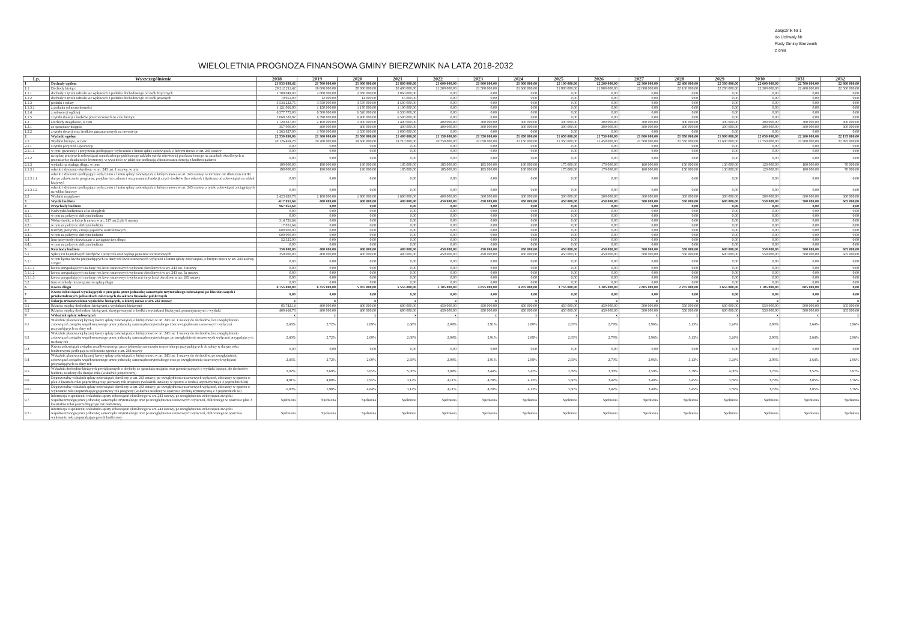Załącznik Nr 1
do Uchwały Nr
Rady Gminy Bierzwnik
z dnia
WIELOLETNIA PROGNOZA FINANSOWA GMINY BIERZWNIK NA LATA 2018-2032
| Lp. | Wyszczególnienie | 2018 | 2019 | 2020 | 2021 | 2022 | 2023 | 2024 | 2025 | 2026 | 2027 | 2028 | 2029 | 2030 | 2031 | 2032 |
| --- | --- | --- | --- | --- | --- | --- | --- | --- | --- | --- | --- | --- | --- | --- | --- | --- |
| 1 | Dochody ogółem | 21 933 038,42 | 21 700 000,00 | 21 900 000,00 | 21 800 000,00 | 21 600 000,00 | 21 800 000,00 | 21 900 000,00 | 22 100 000,00 | 22 200 000,00 | 22 300 000,00 | 22 400 000,00 | 22 500 000,00 | 22 600 000,00 | 22 700 000,00 | 22 800 000,00 |
| 1.1 | Dochody bieżące | 20 212 211,42 | 19 600 000,00 | 20 000 000,00 | 20 400 000,00 | 21 200 000,00 | 21 500 000,00 | 21 600 000,00 | 21 800 000,00 | 21 900 000,00 | 22 000 000,00 | 22 100 000,00 | 22 200 000,00 | 22 300 000,00 | 22 400 000,00 | 22 500 000,00 |
| 1.1.1 | dochody z tytułu udziału we wpływach z podatku dochodowego od osób fizycznych | 2 789 049,00 | 2 800 000,00 | 2 830 000,00 | 2 860 000,00 | 0,00 | 0,00 | 0,00 | 0,00 | 0,00 | 0,00 | 0,00 | 0,00 | 0,00 | 0,00 | 0,00 |
| 1.1.2 | dochody z tytułu udziału we wpływach z podatku dochodowego od osób prawnych | 10 951,00 | 12 000,00 | 14 000,00 | 16 000,00 | 0,00 | 0,00 | 0,00 | 0,00 | 0,00 | 0,00 | 0,00 | 0,00 | 0,00 | 0,00 | 0,00 |
| 1.1.3 | podatki i opłaty | 3 534 222,75 | 3 550 000,00 | 3 570 000,00 | 3 590 000,00 | 0,00 | 0,00 | 0,00 | 0,00 | 0,00 | 0,00 | 0,00 | 0,00 | 0,00 | 0,00 | 0,00 |
| 1.1.3.1 | z podatku od nieruchomości | 1 121 066,00 | 1 150 000,00 | 1 170 000,00 | 1 190 000,00 | 0,00 | 0,00 | 0,00 | 0,00 | 0,00 | 0,00 | 0,00 | 0,00 | 0,00 | 0,00 | 0,00 |
| 1.1.4 | z subwencji ogólnej | 6 577 775,00 | 6 500 000,00 | 6 520 000,00 | 6 530 000,00 | 0,00 | 0,00 | 0,00 | 0,00 | 0,00 | 0,00 | 0,00 | 0,00 | 0,00 | 0,00 | 0,00 |
| 1.1.5 | z tytułu dotacji i środków przeznaczonych na cele bieżące | 7 069 520,92 | 6 390 000,00 | 6 400 000,00 | 6 500 000,00 | 0,00 | 0,00 | 0,00 | 0,00 | 0,00 | 0,00 | 0,00 | 0,00 | 0,00 | 0,00 | 0,00 |
| 1.2 | Dochody majątkowe, w tym | 1 720 827,00 | 2 100 000,00 | 1 900 000,00 | 1 400 000,00 | 400 000,00 | 300 000,00 | 300 000,00 | 300 000,00 | 300 000,00 | 300 000,00 | 300 000,00 | 300 000,00 | 300 000,00 | 300 000,00 | 300 000,00 |
| 1.2.1 | ze sprzedaży majątku | 357 000,00 | 400 000,00 | 400 000,00 | 400 000,00 | 400 000,00 | 300 000,00 | 300 000,00 | 300 000,00 | 300 000,00 | 300 000,00 | 300 000,00 | 300 000,00 | 300 000,00 | 300 000,00 | 300 000,00 |
| 1.2.2 | z tytułu dotacji oraz środków przeznaczonych na inwestycje | 1 363 827,00 | 1 700 000,00 | 1 500 000,00 | 1 000 000,00 | 0,00 | 0,00 | 0,00 | 0,00 | 0,00 | 0,00 | 0,00 | 0,00 | 0,00 | 0,00 | 0,00 |
| 2 | Wydatki ogółem | 22 550 090,06 | 21 300 000,00 | 21 500 000,00 | 21 400 000,00 | 21 150 000,00 | 21 350 000,00 | 21 450 000,00 | 21 650 000,00 | 21 750 000,00 | 21 800 000,00 | 21 850 000,00 | 21 900 000,00 | 22 050 000,00 | 22 200 000,00 | 22 195 000,00 |
| 2.1 | Wydatki bieżące, w tym: | 20 126 469,28 | 19 200 000,00 | 19 600 000,00 | 19 710 000,00 | 20 750 000,00 | 21 050 000,00 | 21 150 000,00 | 21 350 000,00 | 21 450 000,00 | 21 500 000,00 | 21 550 000,00 | 21 600 000,00 | 21 750 000,00 | 21 900 000,00 | 21 895 000,00 |
| 2.1.1 | z tytułu poręczeń i gwarancji | 0,00 | 0,00 | 0,00 | 0,00 | 0,00 | 0,00 | 0,00 | 0,00 | 0,00 | 0,00 | 0,00 | 0,00 | 0,00 | 0,00 | 0,00 |
| 2.1.1.1 | w tym: gwarancje i poręczenia podlegające wyłączeniu z limitu spłaty zobowiązań, o którym mowa w art. 243 ustawy | 0,00 | 0,00 | 0,00 | 0,00 | 0,00 | 0,00 | 0,00 | 0,00 | 0,00 | 0,00 | 0,00 | 0,00 | 0,00 | 0,00 | 0,00 |
| 2.1.2 | na spłatę przejętych zobowiązań samodzielnego publicznego zakładu opieki zdrowotnej przekształconego na zasadach określonych w przepisach o działalności leczniczej, w wysokości w jakiej nie podlegają sfinansowaniu dotacją z budżetu państwa | 0,00 | 0,00 | 0,00 | 0,00 | 0,00 | 0,00 | 0,00 | 0,00 | 0,00 | 0,00 | 0,00 | 0,00 | 0,00 | 0,00 | 0,00 |
| 2.1.3 | wydatki na obsługę długu, w tym: | 190 000,00 | 190 000,00 | 190 000,00 | 185 000,00 | 185 000,00 | 185 000,00 | 180 000,00 | 175 000,00 | 170 000,00 | 160 000,00 | 150 000,00 | 130 000,00 | 120 000,00 | 100 000,00 | 70 000,00 |
| 2.1.3.1 | odsetki i dyskonto określone w art. 243 ust. 1 ustawy, w tym: | 190 000,00 | 190 000,00 | 190 000,00 | 185 000,00 | 185 000,00 | 185 000,00 | 180 000,00 | 175 000,00 | 170 000,00 | 160 000,00 | 150 000,00 | 130 000,00 | 120 000,00 | 100 000,00 | 70 000,00 |
| 2.1.3.1.1 | odsetki i dyskonto podlegające wyłączeniu z limitu spłaty zobowiązań, o którym mowa w art. 243 ustawy, w terminie nie dłuższym niż 90 dni po zakończeniu programu, projektu lub zadania i otrzymaniu refundacji z tych środków (bez odsetek i dyskonta od zobowiązań na wkład krajowy) | 0,00 | 0,00 | 0,00 | 0,00 | 0,00 | 0,00 | 0,00 | 0,00 | 0,00 | 0,00 | 0,00 | 0,00 | 0,00 | 0,00 | 0,00 |
| 2.1.3.1.2 | odsetki i dyskonto podlegające wyłączeniu z limitu spłaty zobowiązań, o którym mowa w art. 243 ustawy, z tytułu zobowiązań zaciągniętych na wkład krajowy | 0,00 | 0,00 | 0,00 | 0,00 | 0,00 | 0,00 | 0,00 | 0,00 | 0,00 | 0,00 | 0,00 | 0,00 | 0,00 | 0,00 | 0,00 |
| 2.2 | Wydatki majątkowe | 2 423 620,78 | 2 100 000,00 | 1 900 000,00 | 1 690 000,00 | 400 000,00 | 300 000,00 | 300 000,00 | 300 000,00 | 300 000,00 | 300 000,00 | 300 000,00 | 300 000,00 | 300 000,00 | 300 000,00 | 300 000,00 |
| 3 | Wynik budżetu | -617 051,64 | 400 000,00 | 400 000,00 | 400 000,00 | 450 000,00 | 450 000,00 | 450 000,00 | 450 000,00 | 450 000,00 | 500 000,00 | 550 000,00 | 600 000,00 | 550 000,00 | 500 000,00 | 605 000,00 |
| 4 | Przychody budżetu | 967 051,64 | 0,00 | 0,00 | 0,00 | 0,00 | 0,00 | 0,00 | 0,00 | 0,00 | 0,00 | 0,00 | 0,00 | 0,00 | 0,00 | 0,00 |
| 4.1 | Nadwyżka budżetowa z lat ubiegłych | 0,00 | 0,00 | 0,00 | 0,00 | 0,00 | 0,00 | 0,00 | 0,00 | 0,00 | 0,00 | 0,00 | 0,00 | 0,00 | 0,00 | 0,00 |
| 4.1.1 | w tym na pokrycie deficytu budżetu | 0,00 | 0,00 | 0,00 | 0,00 | 0,00 | 0,00 | 0,00 | 0,00 | 0,00 | 0,00 | 0,00 | 0,00 | 0,00 | 0,00 | 0,00 |
| 4.2 | Wolne środki, o których mowa w art. 217 ust.2 pkt 6 ustawy | 314 726,64 | 0,00 | 0,00 | 0,00 | 0,00 | 0,00 | 0,00 | 0,00 | 0,00 | 0,00 | 0,00 | 0,00 | 0,00 | 0,00 | 0,00 |
| 4.2.1 | w tym na pokrycie deficytu budżetu | 17 051,64 | 0,00 | 0,00 | 0,00 | 0,00 | 0,00 | 0,00 | 0,00 | 0,00 | 0,00 | 0,00 | 0,00 | 0,00 | 0,00 | 0,00 |
| 4.3 | Kredyty, pożyczki, emisja papierów wartościowych | 600 000,00 | 0,00 | 0,00 | 0,00 | 0,00 | 0,00 | 0,00 | 0,00 | 0,00 | 0,00 | 0,00 | 0,00 | 0,00 | 0,00 | 0,00 |
| 4.3.1 | w tym na pokrycie deficytu budżetu | 600 000,00 | 0,00 | 0,00 | 0,00 | 0,00 | 0,00 | 0,00 | 0,00 | 0,00 | 0,00 | 0,00 | 0,00 | 0,00 | 0,00 | 0,00 |
| 4.4 | Inne przychody niezwiązane z zaciągnięciem długu | 52 325,00 | 0,00 | 0,00 | 0,00 | 0,00 | 0,00 | 0,00 | 0,00 | 0,00 | 0,00 | 0,00 | 0,00 | 0,00 | 0,00 | 0,00 |
| 4.4.1 | w tym na pokrycie deficytu budżetu | 0,00 | 0,00 | 0,00 | 0,00 | 0,00 | 0,00 | 0,00 | 0,00 | 0,00 | 0,00 | 0,00 | 0,00 | 0,00 | 0,00 | 0,00 |
| 5 | Rozchody budżetu | 350 000,00 | 400 000,00 | 400 000,00 | 400 000,00 | 450 000,00 | 450 000,00 | 450 000,00 | 450 000,00 | 450 000,00 | 500 000,00 | 550 000,00 | 600 000,00 | 550 000,00 | 500 000,00 | 605 000,00 |
| 5.1 | Spłaty rat kapitałowych kredytów i pożyczek oraz wykup papierów wartościowych | 350 000,00 | 400 000,00 | 400 000,00 | 400 000,00 | 450 000,00 | 450 000,00 | 450 000,00 | 450 000,00 | 450 000,00 | 500 000,00 | 550 000,00 | 600 000,00 | 550 000,00 | 500 000,00 | 605 000,00 |
| 5.1.1 | w tym łączna kwota przypadających na dany rok kwot ustawowych wyłączeń z limitu spłaty zobowiązań, o którym mowa w art. 243 ustawy, z tego: | 0,00 | 0,00 | 0,00 | 0,00 | 0,00 | 0,00 | 0,00 | 0,00 | 0,00 | 0,00 | 0,00 | 0,00 | 0,00 | 0,00 | 0,00 |
| 5.1.1.1 | kwota przypadających na dany rok kwot ustawowych wyłączeń określonych w art. 243 ust. 3 ustawy | 0,00 | 0,00 | 0,00 | 0,00 | 0,00 | 0,00 | 0,00 | 0,00 | 0,00 | 0,00 | 0,00 | 0,00 | 0,00 | 0,00 | 0,00 |
| 5.1.1.2 | kwota przypadających na dany rok kwot ustawowych wyłączeń określonych w art. 243 ust. 3a ustawy | 0,00 | 0,00 | 0,00 | 0,00 | 0,00 | 0,00 | 0,00 | 0,00 | 0,00 | 0,00 | 0,00 | 0,00 | 0,00 | 0,00 | 0,00 |
| 5.1.1.3 | kwota przypadających na dany rok kwot ustawowych wyłączeń innych niż określone w art. 243 ustawy | 0,00 | 0,00 | 0,00 | 0,00 | 0,00 | 0,00 | 0,00 | 0,00 | 0,00 | 0,00 | 0,00 | 0,00 | 0,00 | 0,00 | 0,00 |
| 5.2 | Inne rozchody niezwiązane ze spłatą długu | 0,00 | 0,00 | 0,00 | 0,00 | 0,00 | 0,00 | 0,00 | 0,00 | 0,00 | 0,00 | 0,00 | 0,00 | 0,00 | 0,00 | 0,00 |
| 6 | Kwota długu | 6 755 000,00 | 6 355 000,00 | 5 955 000,00 | 5 555 000,00 | 5 105 000,00 | 4 655 000,00 | 4 205 000,00 | 3 755 000,00 | 3 305 000,00 | 2 805 000,00 | 2 255 000,00 | 1 655 000,00 | 1 105 000,00 | 605 000,00 | 0,00 |
| 7 | Kwota zobowiązań wynikających z przejęcia przez jednostkę samorządu terytorialnego zobowiązań po likwidowanych i przekształcanych jednostkach zaliczanych do sektora finansów publicznych | 0,00 | 0,00 | 0,00 | 0,00 | 0,00 | 0,00 | 0,00 | 0,00 | 0,00 | 0,00 | 0,00 | 0,00 | 0,00 | 0,00 | 0,00 |
| 8 | Relacja zrównoważenia wydatków bieżących, o której mowa w art. 242 ustawy | x | x | x | x | x | x | x | x | x | x | x | x | x | x | x |
| 8.1 | Różnica między dochodami bieżącymi a wydatkami bieżącymi | 85 742,14 | 400 000,00 | 400 000,00 | 690 000,00 | 450 000,00 | 450 000,00 | 450 000,00 | 450 000,00 | 450 000,00 | 500 000,00 | 550 000,00 | 600 000,00 | 550 000,00 | 500 000,00 | 605 000,00 |
| 8.2 | Różnica między dochodami bieżącymi, skorygowanymi o środki a wydatkami bieżącymi, pomniejszonymi o wydatki | 400 468,78 | 400 000,00 | 400 000,00 | 690 000,00 | 450 000,00 | 450 000,00 | 450 000,00 | 450 000,00 | 450 000,00 | 500 000,00 | 550 000,00 | 600 000,00 | 550 000,00 | 500 000,00 | 605 000,00 |
| 9 | Wskaźnik spłaty zobowiązań | x | x | x | x | x | x | x | x | x | x | x | x | x | x | x |
| 9.1 | Wskaźnik planowanej łącznej kwoty spłaty zobowiązań, o której mowa w art. 243 ust. 1 ustawy do dochodów, bez uwzględnienia zobowiązań związku współtworzonego przez jednostkę samorządu terytorialnego i bez uwzględnienia ustawowych wyłączeń przypadających na dany rok | 2,46% | 2,72% | 2,69% | 2,68% | 2,94% | 2,91% | 2,88% | 2,83% | 2,79% | 2,96% | 3,13% | 3,24% | 2,96% | 2,64% | 2,96% |
| 9.2 | Wskaźnik planowanej łącznej kwoty spłaty zobowiązań, o której mowa w art. 243 ust. 1 ustawy do dochodów, bez uwzględnienia zobowiązań związku współtworzonego przez jednostkę samorządu terytorialnego, po uwzględnieniu ustawowych wyłączeń przypadających na dany rok | 2,46% | 2,72% | 2,69% | 2,68% | 2,94% | 2,91% | 2,88% | 2,83% | 2,79% | 2,96% | 3,13% | 3,24% | 2,96% | 2,64% | 2,96% |
| 9.3 | Kwota zobowiązań związku współtworzonego przez jednostkę samorządu terytorialnego przypadających do spłaty w danym roku budżetowym, podlegająca doliczeniu zgodnie z art. 244 ustawy | 0,00 | 0,00 | 0,00 | 0,00 | 0,00 | 0,00 | 0,00 | 0,00 | 0,00 | 0,00 | 0,00 | 0,00 | 0,00 | 0,00 | 0,00 |
| 9.4 | Wskaźnik planowanej łącznej kwoty spłaty zobowiązań, o której mowa w art. 243 ust. 1 ustawy do dochodów, po uwzględnieniu zobowiązań związku współtworzonego przez jednostkę samorządu terytorialnego oraz po uwzględnieniu ustawowych wyłączeń przypadających na dany rok | 2,46% | 2,72% | 2,69% | 2,68% | 2,94% | 2,91% | 2,88% | 2,83% | 2,79% | 2,96% | 3,13% | 3,24% | 2,96% | 2,64% | 2,96% |
| 9.5 | Wskaźnik dochodów bieżących powiększonych o dochody ze sprzedaży majątku oraz pomniejszonych o wydatki bieżące, do dochodów budżetu, ustalony dla danego roku (wskaźnik jednoroczny) | 2,02% | 3,69% | 3,65% | 5,00% | 3,94% | 3,44% | 3,42% | 3,39% | 3,38% | 3,59% | 3,79% | 4,00% | 3,76% | 3,52% | 3,97% |
| 9.6 | Dopuszczalny wskaźnik spłaty zobowiązań określony w art. 243 ustawy, po uwzględnieniu ustawowych wyłączeń, obliczony w oparciu o plan 3 kwartału roku poprzedzającego pierwszy rok prognozy (wskaźnik ustalony w oparciu o średnią arytmetyczną z 3 poprzednich lat) | 4,91% | 4,09% | 2,95% | 3,12% | 4,11% | 4,20% | 4,13% | 3,60% | 3,42% | 3,40% | 3,45% | 3,59% | 3,79% | 3,85% | 3,76% |
| 9.6.1 | Dopuszczalny wskaźnik spłaty zobowiązań określony w art. 243 ustawy, po uwzględnieniu ustawowych wyłączeń, obliczony w oparciu o wykonanie roku poprzedzającego pierwszy rok prognozy (wskaźnik ustalony w oparciu o średnią arytmetyczną z 3 poprzednich lat) | 6,80% | 5,98% | 4,84% | 3,12% | 4,11% | 4,20% | 4,13% | 3,60% | 3,42% | 3,40% | 3,45% | 3,59% | 3,79% | 3,85% | 3,76% |
| 9.7 | Informacja o spełnieniu wskaźnika spłaty zobowiązań określonego w art. 243 ustawy, po uwzględnieniu zobowiązań związku współtworzonego przez jednostkę samorządu terytorialnego oraz po uwzględnieniu ustawowych wyłączeń, obliczonego w oparciu o plan 3 kwartałów roku poprzedzającego rok budżetowy | Spełniona | Spełniona | Spełniona | Spełniona | Spełniona | Spełniona | Spełniona | Spełniona | Spełniona | Spełniona | Spełniona | Spełniona | Spełniona | Spełniona | Spełniona |
| 9.7.1 | Informacja o spełnieniu wskaźnika spłaty zobowiązań określonego w art. 243 ustawy, po uwzględnieniu zobowiązań związku współtworzonego przez jednostkę samorządu terytorialnego oraz po uwzględnieniu ustawowych wyłączeń, obliczonego w oparciu o wykonanie roku poprzedzającego rok budżetowy | Spełniona | Spełniona | Spełniona | Spełniona | Spełniona | Spełniona | Spełniona | Spełniona | Spełniona | Spełniona | Spełniona | Spełniona | Spełniona | Spełniona | Spełniona |